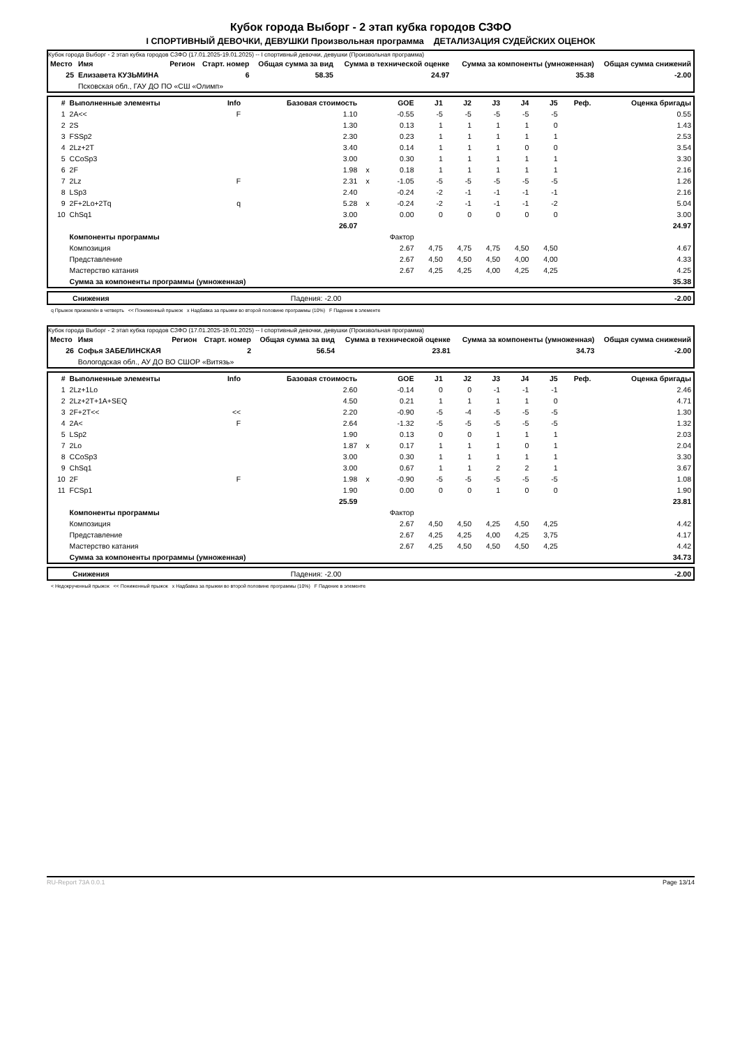Кубок города Выборг - 2 этап кубка городов СЗФО
I СПОРТИВНЫЙ ДЕВОЧКИ, ДЕВУШКИ Произвольная программа ДЕТАЛИЗАЦИЯ СУДЕЙСКИХ ОЦЕНОК
Кубок города Выборг - 2 этап кубка городов СЗФО (17.01.2025-19.01.2025) -- I спортивный девочки, девушки (Произвольная программа)
| Место | Имя | Регион | Старт. номер | Общая сумма за вид | Сумма в технической оценке | Сумма за компоненты (умноженная) | Общая сумма снижений |
| --- | --- | --- | --- | --- | --- | --- | --- |
| 25 | Елизавета КУЗЬМИНА | | 6 | 58.35 | 24.97 | 35.38 | -2.00 |
| | Псковская обл., ГАУ ДО ПО «СШ «Олимп» | | | | | | |
| # | Выполненные элементы | Info | Базовая стоимость | | GOE | J1 | J2 | J3 | J4 | J5 | Реф. | Оценка бригады |
| --- | --- | --- | --- | --- | --- | --- | --- | --- | --- | --- | --- | --- |
| 1 | 2A<< | F | 1.10 | | -0.55 | -5 | -5 | -5 | -5 | -5 | | 0.55 |
| 2 | 2S | | 1.30 | | 0.13 | 1 | 1 | 1 | 1 | 0 | | 1.43 |
| 3 | FSSp2 | | 2.30 | | 0.23 | 1 | 1 | 1 | 1 | 1 | | 2.53 |
| 4 | 2Lz+2T | | 3.40 | | 0.14 | 1 | 1 | 1 | 0 | 0 | | 3.54 |
| 5 | CCoSp3 | | 3.00 | | 0.30 | 1 | 1 | 1 | 1 | 1 | | 3.30 |
| 6 | 2F | | 1.98 | x | 0.18 | 1 | 1 | 1 | 1 | 1 | | 2.16 |
| 7 | 2Lz | F | 2.31 | x | -1.05 | -5 | -5 | -5 | -5 | -5 | | 1.26 |
| 8 | LSp3 | | 2.40 | | -0.24 | -2 | -1 | -1 | -1 | -1 | | 2.16 |
| 9 | 2F+2Lo+2Tq | q | 5.28 | x | -0.24 | -2 | -1 | -1 | -1 | -2 | | 5.04 |
| 10 | ChSq1 | | 3.00 | | 0.00 | 0 | 0 | 0 | 0 | 0 | | 3.00 |
| | | | 26.07 | | | | | | | | | 24.97 |
| | Компоненты программы | | | | Фактор | | | | | | | |
| | Композиция | | | | 2.67 | 4,75 | 4,75 | 4,75 | 4,50 | 4,50 | | 4.67 |
| | Представление | | | | 2.67 | 4,50 | 4,50 | 4,50 | 4,00 | 4,00 | | 4.33 |
| | Мастерство катания | | | | 2.67 | 4,25 | 4,25 | 4,00 | 4,25 | 4,25 | | 4.25 |
| | Сумма за компоненты программы (умноженная) | | | | | | | | | | | 35.38 |
| | Снижения | Падения: -2.00 | -2.00 |
q Прыжок приземлён в четверть << Пониженный прыжок x Надбавка за прыжки во второй половине программы (10%) F Падение в элементе
Кубок города Выборг - 2 этап кубка городов СЗФО (17.01.2025-19.01.2025) -- I спортивный девочки, девушки (Произвольная программа)
| Место | Имя | Регион | Старт. номер | Общая сумма за вид | Сумма в технической оценке | Сумма за компоненты (умноженная) | Общая сумма снижений |
| --- | --- | --- | --- | --- | --- | --- | --- |
| 26 | Софья ЗАБЕЛИНСКАЯ | | 2 | 56.54 | 23.81 | 34.73 | -2.00 |
| | Вологодская обл., АУ ДО ВО СШОР «Витязь» | | | | | | |
| # | Выполненные элементы | Info | Базовая стоимость | | GOE | J1 | J2 | J3 | J4 | J5 | Реф. | Оценка бригады |
| --- | --- | --- | --- | --- | --- | --- | --- | --- | --- | --- | --- | --- |
| 1 | 2Lz+1Lo | | 2.60 | | -0.14 | 0 | 0 | -1 | -1 | -1 | | 2.46 |
| 2 | 2Lz+2T+1A+SEQ | | 4.50 | | 0.21 | 1 | 1 | 1 | 1 | 0 | | 4.71 |
| 3 | 2F+2T<< | << | 2.20 | | -0.90 | -5 | -4 | -5 | -5 | -5 | | 1.30 |
| 4 | 2A< | F | 2.64 | | -1.32 | -5 | -5 | -5 | -5 | -5 | | 1.32 |
| 5 | LSp2 | | 1.90 | | 0.13 | 0 | 0 | 1 | 1 | 1 | | 2.03 |
| 7 | 2Lo | | 1.87 | x | 0.17 | 1 | 1 | 1 | 0 | 1 | | 2.04 |
| 8 | CCoSp3 | | 3.00 | | 0.30 | 1 | 1 | 1 | 1 | 1 | | 3.30 |
| 9 | ChSq1 | | 3.00 | | 0.67 | 1 | 1 | 2 | 2 | 1 | | 3.67 |
| 10 | 2F | F | 1.98 | x | -0.90 | -5 | -5 | -5 | -5 | -5 | | 1.08 |
| 11 | FCSp1 | | 1.90 | | 0.00 | 0 | 0 | 1 | 0 | 0 | | 1.90 |
| | | | 25.59 | | | | | | | | | 23.81 |
| | Компоненты программы | | | | Фактор | | | | | | | |
| | Композиция | | | | 2.67 | 4,50 | 4,50 | 4,25 | 4,50 | 4,25 | | 4.42 |
| | Представление | | | | 2.67 | 4,25 | 4,25 | 4,00 | 4,25 | 3,75 | | 4.17 |
| | Мастерство катания | | | | 2.67 | 4,25 | 4,50 | 4,50 | 4,50 | 4,25 | | 4.42 |
| | Сумма за компоненты программы (умноженная) | | | | | | | | | | | 34.73 |
| | Снижения | Падения: -2.00 | -2.00 |
< Недокрученный прыжок << Пониженный прыжок x Надбавка за прыжки во второй половине программы (10%) F Падение в элементе
RU-Report 73A 0.0.1 Page 13/14